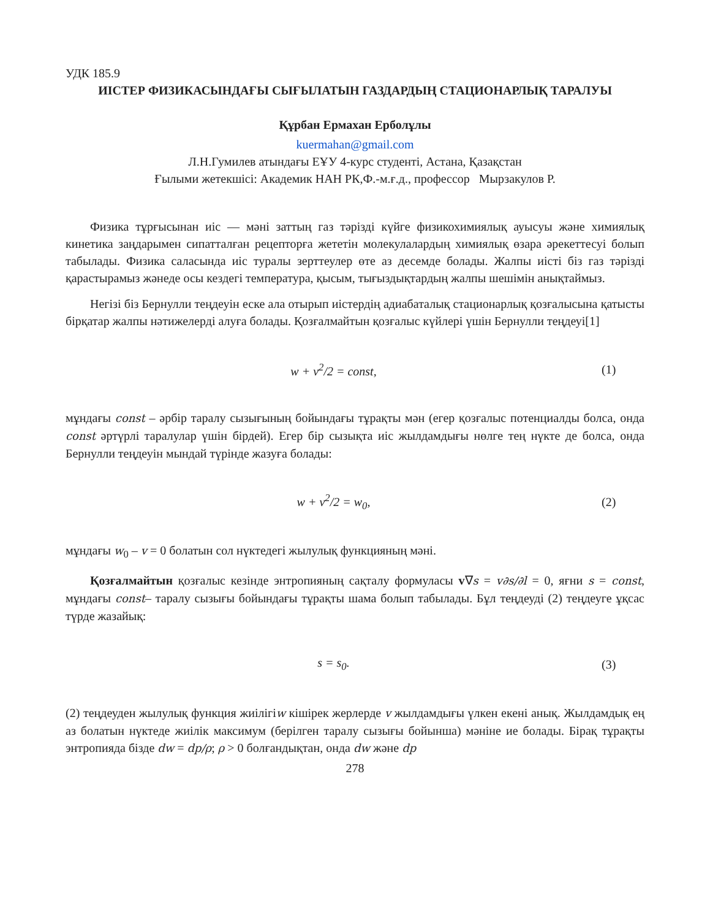УДК 185.9
ИІСТЕР ФИЗИКАСЫНДАҒЫ СЫҒЫЛАТЫН ГАЗДАРДЫҢ СТАЦИОНАРЛЫҚ ТАРАЛУЫ
Құрбан Ермахан Ерболұлы
kuermahan@gmail.com
Л.Н.Гумилев атындағы ЕҰУ 4-курс студенті, Астана, Қазақстан
Ғылыми жетекшісі: Академик НАН РК,Ф.-м.ғ.д., профессор Мырзакулов Р.
Физика тұрғысынан иіс — мәні заттың газ тәрізді күйге физикохимиялық ауысуы және химиялық кинетика заңдарымен сипатталған рецепторға жететін молекулалардың химиялық өзара әрекеттесуі болып табылады. Физика саласында иіс туралы зерттеулер өте аз десемде болады. Жалпы иісті біз газ тәрізді қарастырамыз жәнеде осы кездегі температура, қысым, тығыздықтардың жалпы шешімін анықтаймыз.
Негізі біз Бернулли теңдеуін еске ала отырып иістердің адиабаталық стационарлық қозғалысына қатысты бірқатар жалпы нәтижелерді алуға болады. Қозғалмайтын қозғалыс күйлері үшін Бернулли теңдеуі[1]
w + v<sup>2</sup>/2 = const, (1)
мұндағы const – әрбір таралу сызығының бойындағы тұрақты мән (егер қозғалыс потенциалды болса, онда const әртүрлі таралулар үшін бірдей). Егер бір сызықта иіс жылдамдығы нөлге тең нүкте де болса, онда Бернулли теңдеуін мындай түрінде жазуға болады:
w + v<sup>2</sup>/2 = w<sub>0</sub>, (2)
мұндағы w<sub>0</sub> – v = 0 болатын сол нүктедегі жылулық функцияның мәні.
Қозғалмайтын қозғалыс кезінде энтропияның сақталу формуласы v∇s = v∂s/∂l = 0, яғни s = const, мұндағы const– таралу сызығы бойындағы тұрақты шама болып табылады. Бұл теңдеуді (2) теңдеуге ұқсас түрде жазайық:
s = s<sub>0</sub>. (3)
(2) теңдеуден жылулық функция жиілігіw кішірек жерлерде v жылдамдығы үлкен екені анық. Жылдамдық ең аз болатын нүктеде жиілік максимум (берілген таралу сызығы бойынша) мәніне ие болады. Бірақ тұрақты энтропияда бізде dw = dp/ρ; ρ > 0 болғандықтан, онда dw және dp
278